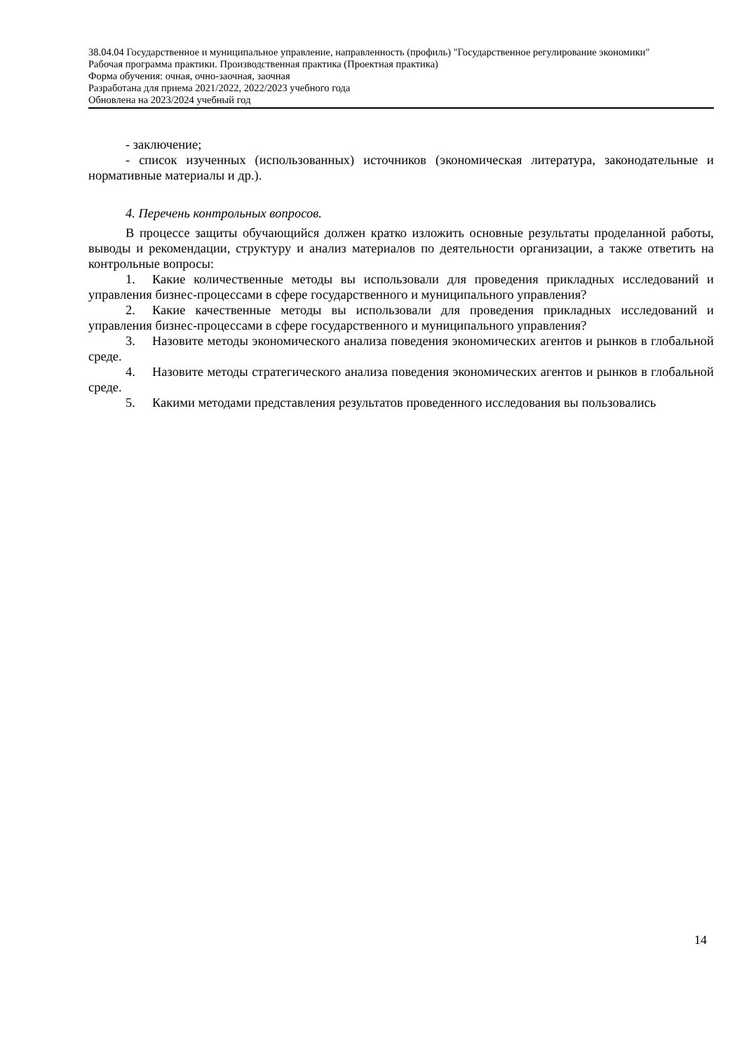38.04.04 Государственное и муниципальное управление, направленность (профиль) "Государственное регулирование экономики"
Рабочая программа практики. Производственная практика (Проектная практика)
Форма обучения: очная, очно-заочная, заочная
Разработана для приема 2021/2022, 2022/2023 учебного года
Обновлена на 2023/2024 учебный год
- заключение;
- список изученных (использованных) источников (экономическая литература, законодательные и нормативные материалы и др.).
4. Перечень контрольных вопросов.
В процессе защиты обучающийся должен кратко изложить основные результаты проделанной работы, выводы и рекомендации, структуру и анализ материалов по деятельности организации, а также ответить на контрольные вопросы:
1. Какие количественные методы вы использовали для проведения прикладных исследований и управления бизнес-процессами в сфере государственного и муниципального управления?
2. Какие качественные методы вы использовали для проведения прикладных исследований и управления бизнес-процессами в сфере государственного и муниципального управления?
3. Назовите методы экономического анализа поведения экономических агентов и рынков в глобальной среде.
4. Назовите методы стратегического анализа поведения экономических агентов и рынков в глобальной среде.
5. Какими методами представления результатов проведенного исследования вы пользовались
14